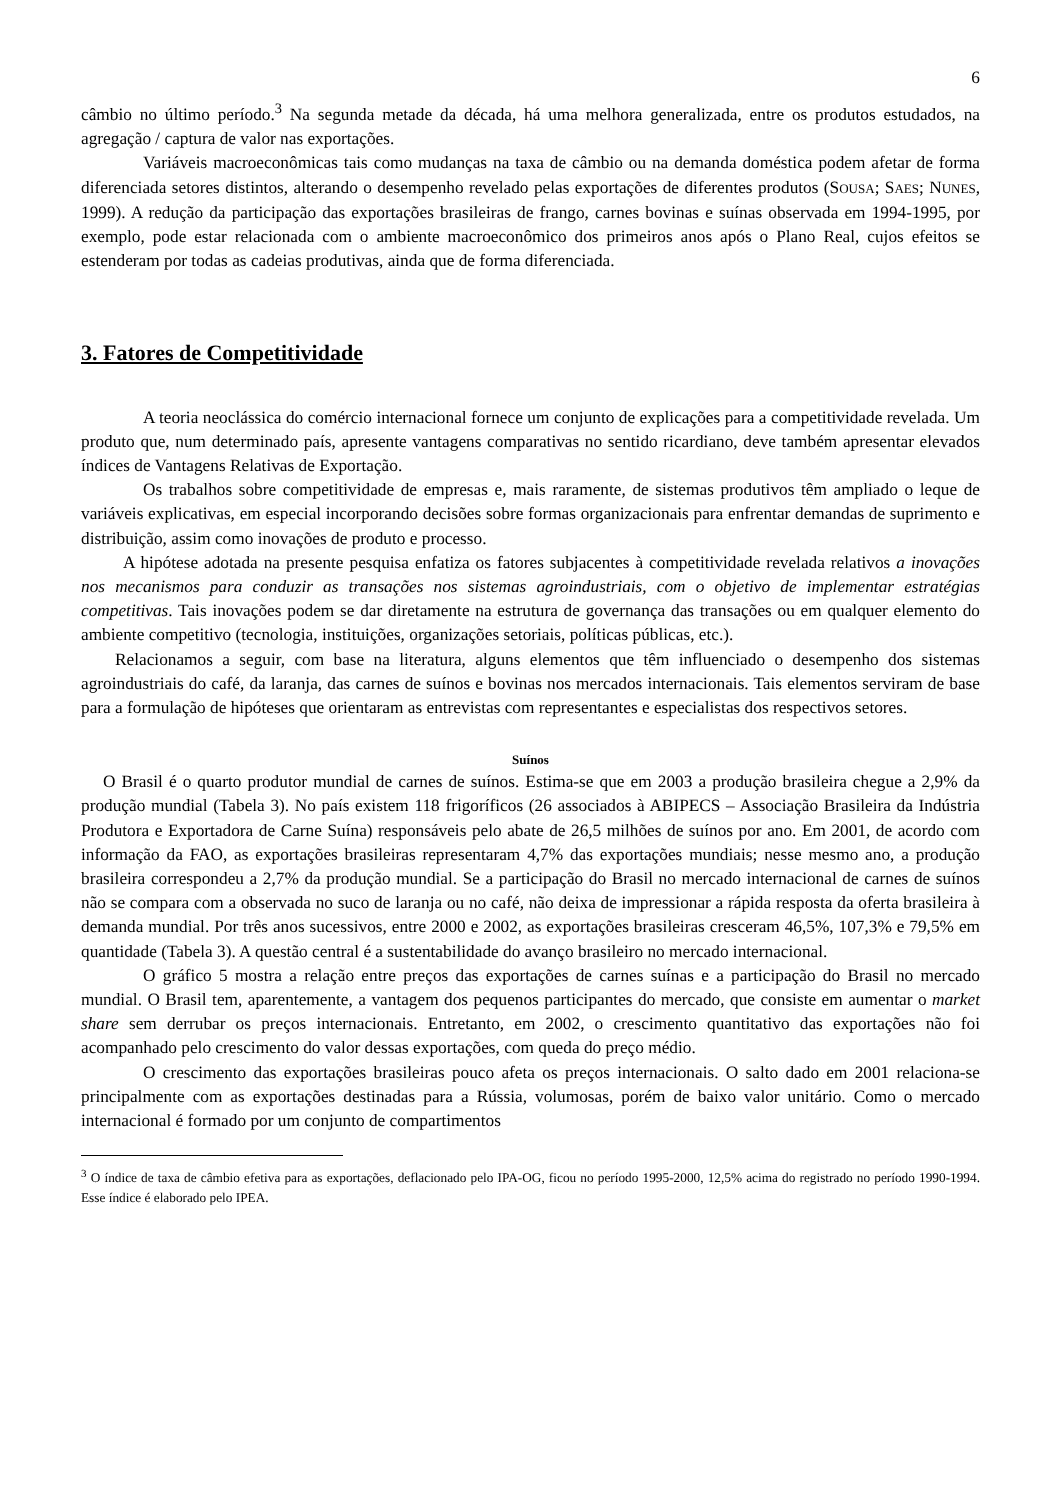6
câmbio no último período.<sup>3</sup> Na segunda metade da década, há uma melhora generalizada, entre os produtos estudados, na agregação / captura de valor nas exportações.
Variáveis macroeconômicas tais como mudanças na taxa de câmbio ou na demanda doméstica podem afetar de forma diferenciada setores distintos, alterando o desempenho revelado pelas exportações de diferentes produtos (SOUSA; SAES; NUNES, 1999). A redução da participação das exportações brasileiras de frango, carnes bovinas e suínas observada em 1994-1995, por exemplo, pode estar relacionada com o ambiente macroeconômico dos primeiros anos após o Plano Real, cujos efeitos se estenderam por todas as cadeias produtivas, ainda que de forma diferenciada.
3. Fatores de Competitividade
A teoria neoclássica do comércio internacional fornece um conjunto de explicações para a competitividade revelada. Um produto que, num determinado país, apresente vantagens comparativas no sentido ricardiano, deve também apresentar elevados índices de Vantagens Relativas de Exportação.
Os trabalhos sobre competitividade de empresas e, mais raramente, de sistemas produtivos têm ampliado o leque de variáveis explicativas, em especial incorporando decisões sobre formas organizacionais para enfrentar demandas de suprimento e distribuição, assim como inovações de produto e processo.
A hipótese adotada na presente pesquisa enfatiza os fatores subjacentes à competitividade revelada relativos a inovações nos mecanismos para conduzir as transações nos sistemas agroindustriais, com o objetivo de implementar estratégias competitivas. Tais inovações podem se dar diretamente na estrutura de governança das transações ou em qualquer elemento do ambiente competitivo (tecnologia, instituições, organizações setoriais, políticas públicas, etc.).
Relacionamos a seguir, com base na literatura, alguns elementos que têm influenciado o desempenho dos sistemas agroindustriais do café, da laranja, das carnes de suínos e bovinas nos mercados internacionais. Tais elementos serviram de base para a formulação de hipóteses que orientaram as entrevistas com representantes e especialistas dos respectivos setores.
Suínos
O Brasil é o quarto produtor mundial de carnes de suínos. Estima-se que em 2003 a produção brasileira chegue a 2,9% da produção mundial (Tabela 3). No país existem 118 frigoríficos (26 associados à ABIPECS – Associação Brasileira da Indústria Produtora e Exportadora de Carne Suína) responsáveis pelo abate de 26,5 milhões de suínos por ano. Em 2001, de acordo com informação da FAO, as exportações brasileiras representaram 4,7% das exportações mundiais; nesse mesmo ano, a produção brasileira correspondeu a 2,7% da produção mundial. Se a participação do Brasil no mercado internacional de carnes de suínos não se compara com a observada no suco de laranja ou no café, não deixa de impressionar a rápida resposta da oferta brasileira à demanda mundial. Por três anos sucessivos, entre 2000 e 2002, as exportações brasileiras cresceram 46,5%, 107,3% e 79,5% em quantidade (Tabela 3). A questão central é a sustentabilidade do avanço brasileiro no mercado internacional.
O gráfico 5 mostra a relação entre preços das exportações de carnes suínas e a participação do Brasil no mercado mundial. O Brasil tem, aparentemente, a vantagem dos pequenos participantes do mercado, que consiste em aumentar o market share sem derrubar os preços internacionais. Entretanto, em 2002, o crescimento quantitativo das exportações não foi acompanhado pelo crescimento do valor dessas exportações, com queda do preço médio.
O crescimento das exportações brasileiras pouco afeta os preços internacionais. O salto dado em 2001 relaciona-se principalmente com as exportações destinadas para a Rússia, volumosas, porém de baixo valor unitário. Como o mercado internacional é formado por um conjunto de compartimentos
<sup>3</sup> O índice de taxa de câmbio efetiva para as exportações, deflacionado pelo IPA-OG, ficou no período 1995-2000, 12,5% acima do registrado no período 1990-1994. Esse índice é elaborado pelo IPEA.